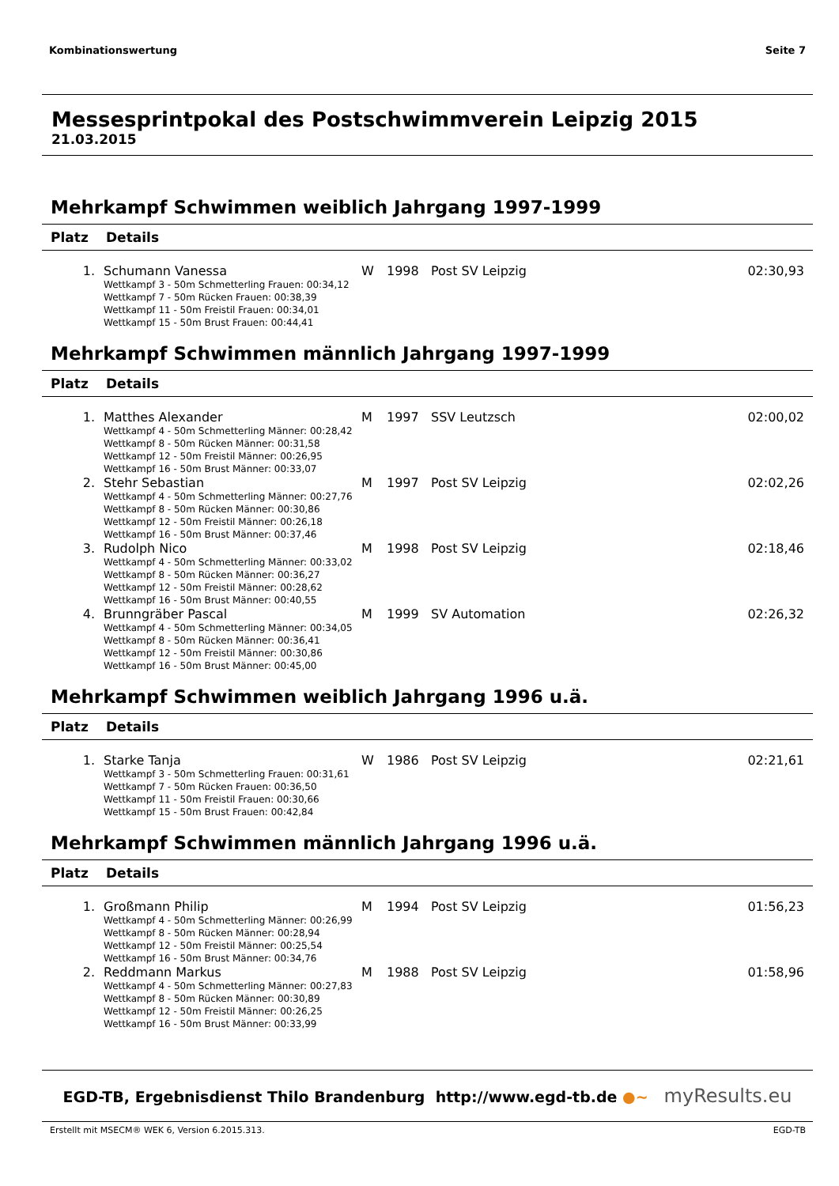Kombinationswertung Seite 7
Messesprintpokal des Postschwimmverein Leipzig 2015
21.03.2015
Mehrkampf Schwimmen weiblich Jahrgang 1997-1999
Platz Details
| 1. | Schumann Vanessa Wettkampf 3 - 50m Schmetterling Frauen: 00:34,12 Wettkampf 7 - 50m Rücken Frauen: 00:38,39 Wettkampf 11 - 50m Freistil Frauen: 00:34,01 Wettkampf 15 - 50m Brust Frauen: 00:44,41 | W | 1998 | Post SV Leipzig | 02:30,93 |
Mehrkampf Schwimmen männlich Jahrgang 1997-1999
Platz Details
| 1. | Matthes Alexander Wettkampf 4 - 50m Schmetterling Männer: 00:28,42 Wettkampf 8 - 50m Rücken Männer: 00:31,58 Wettkampf 12 - 50m Freistil Männer: 00:26,95 Wettkampf 16 - 50m Brust Männer: 00:33,07 | M | 1997 | SSV Leutzsch | 02:00,02 |
| 2. | Stehr Sebastian Wettkampf 4 - 50m Schmetterling Männer: 00:27,76 Wettkampf 8 - 50m Rücken Männer: 00:30,86 Wettkampf 12 - 50m Freistil Männer: 00:26,18 Wettkampf 16 - 50m Brust Männer: 00:37,46 | M | 1997 | Post SV Leipzig | 02:02,26 |
| 3. | Rudolph Nico Wettkampf 4 - 50m Schmetterling Männer: 00:33,02 Wettkampf 8 - 50m Rücken Männer: 00:36,27 Wettkampf 12 - 50m Freistil Männer: 00:28,62 Wettkampf 16 - 50m Brust Männer: 00:40,55 | M | 1998 | Post SV Leipzig | 02:18,46 |
| 4. | Brunngräber Pascal Wettkampf 4 - 50m Schmetterling Männer: 00:34,05 Wettkampf 8 - 50m Rücken Männer: 00:36,41 Wettkampf 12 - 50m Freistil Männer: 00:30,86 Wettkampf 16 - 50m Brust Männer: 00:45,00 | M | 1999 | SV Automation | 02:26,32 |
Mehrkampf Schwimmen weiblich Jahrgang 1996 u.ä.
Platz Details
| 1. | Starke Tanja Wettkampf 3 - 50m Schmetterling Frauen: 00:31,61 Wettkampf 7 - 50m Rücken Frauen: 00:36,50 Wettkampf 11 - 50m Freistil Frauen: 00:30,66 Wettkampf 15 - 50m Brust Frauen: 00:42,84 | W | 1986 | Post SV Leipzig | 02:21,61 |
Mehrkampf Schwimmen männlich Jahrgang 1996 u.ä.
Platz Details
| 1. | Großmann Philip Wettkampf 4 - 50m Schmetterling Männer: 00:26,99 Wettkampf 8 - 50m Rücken Männer: 00:28,94 Wettkampf 12 - 50m Freistil Männer: 00:25,54 Wettkampf 16 - 50m Brust Männer: 00:34,76 | M | 1994 | Post SV Leipzig | 01:56,23 |
| 2. | Reddmann Markus Wettkampf 4 - 50m Schmetterling Männer: 00:27,83 Wettkampf 8 - 50m Rücken Männer: 00:30,89 Wettkampf 12 - 50m Freistil Männer: 00:26,25 Wettkampf 16 - 50m Brust Männer: 00:33,99 | M | 1988 | Post SV Leipzig | 01:58,96 |
EGD-TB, Ergebnisdienst Thilo Brandenburg http://www.egd-tb.de ●~ myResults.eu
Erstellt mit MSECM® WEK 6, Version 6.2015.313. EGD-TB